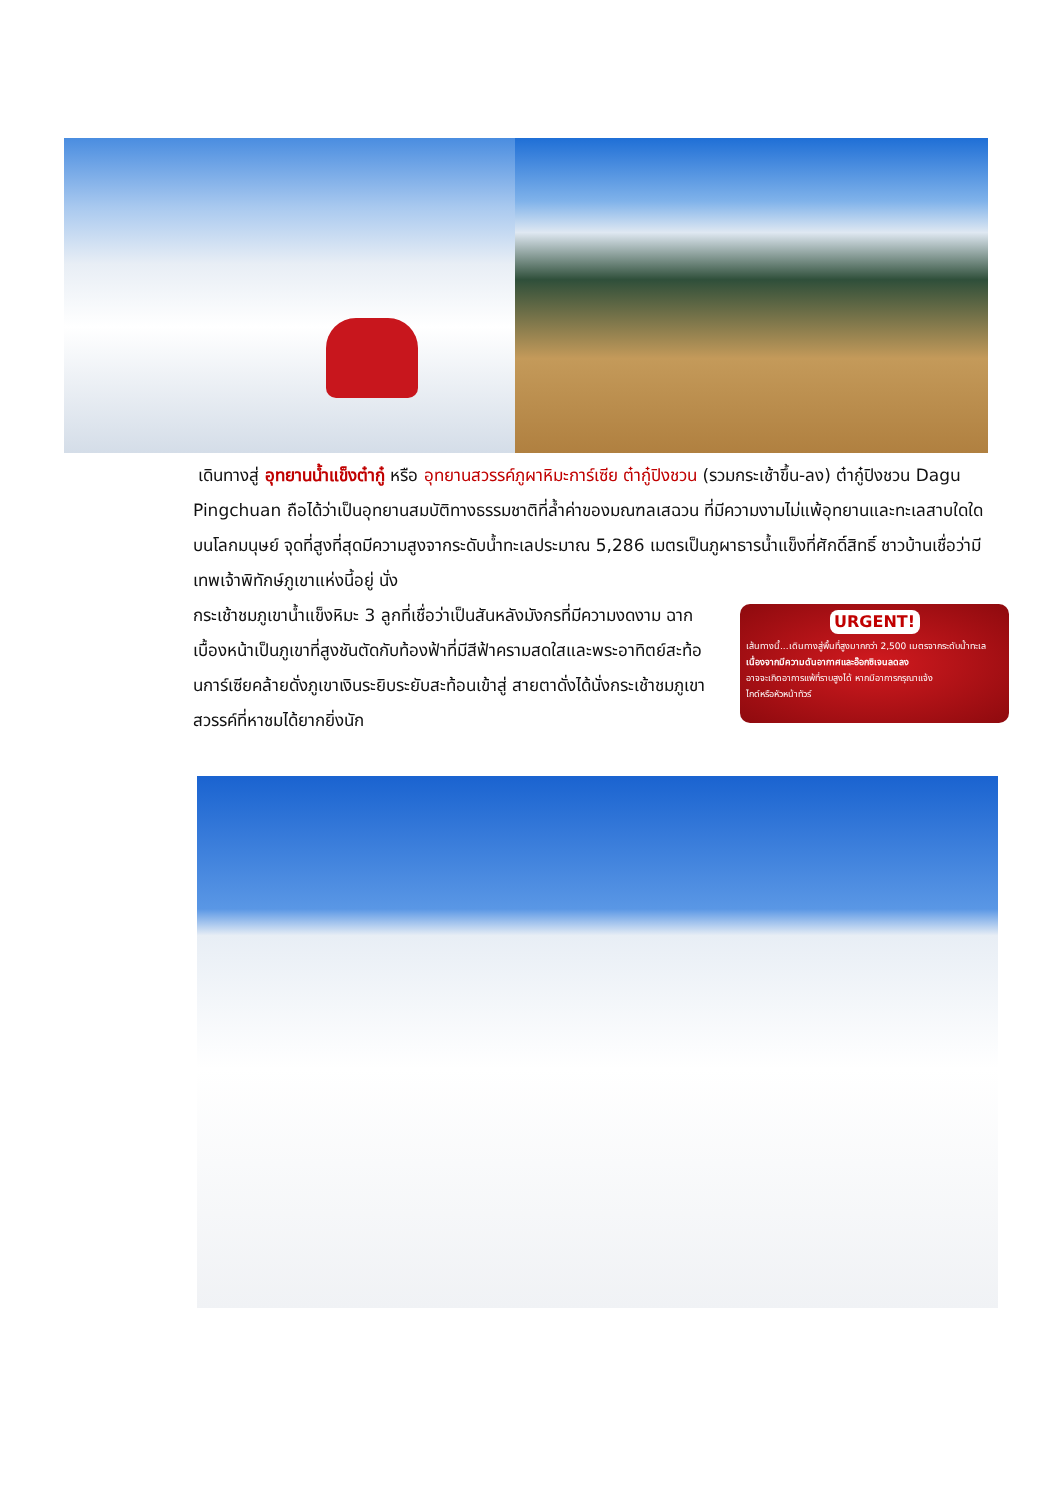เดินทางสู่ อุทยานน้ำแข็งต๋ากู๋ หรือ อุทยานสวรรค์ภูผาหิมะการ์เซีย ต๋ากู๋ปิงชวน (รวมกระเช้าขึ้น-ลง) ต๋ากู๋ปิงชวน Dagu Pingchuan ถือได้ว่าเป็นอุทยานสมบัติทางธรรมชาติที่ล้ำค่าของมณฑลเสฉวน ที่มีความงามไม่แพ้อุทยานและทะเลสาบใดใดบนโลกมนุษย์ จุดที่สูงที่สุดมีความสูงจากระดับน้ำทะเลประมาณ 5,286 เมตรเป็นภูผาธารน้ำแข็งที่ศักดิ์สิทธิ์ ชาวบ้านเชื่อว่ามีเทพเจ้าพิทักษ์ภูเขาแห่งนี้อยู่ นั่ง
กระเช้าชมภูเขาน้ำแข็งหิมะ 3 ลูกที่เชื่อว่าเป็นสันหลังมังกรที่มีความงดงาม ฉากเบื้องหน้าเป็นภูเขาที่สูงชันตัดกับท้องฟ้าที่มีสีฟ้าครามสดใสและพระอาทิตย์สะท้อนการ์เซียคล้ายดั่งภูเขาเงินระยิบระยับสะท้อนเข้าสู่ สายตาดั่งได้นั่งกระเช้าชมภูเขาสวรรค์ที่หาชมได้ยากยิ่งนัก
URGENT!
เส้นทางนี้...เดินทางสู่พื้นที่สูงมากกว่า 2,500 เมตรจากระดับน้ำทะเล
เนื่องจากมีความดันอากาศและอ๊อกซิเจนลดลง
อาจจะเกิดอาการแพ้ที่ราบสูงได้ หากมีอาการกรุณาแจ้ง
ไกด์หรือหัวหน้าทัวร์